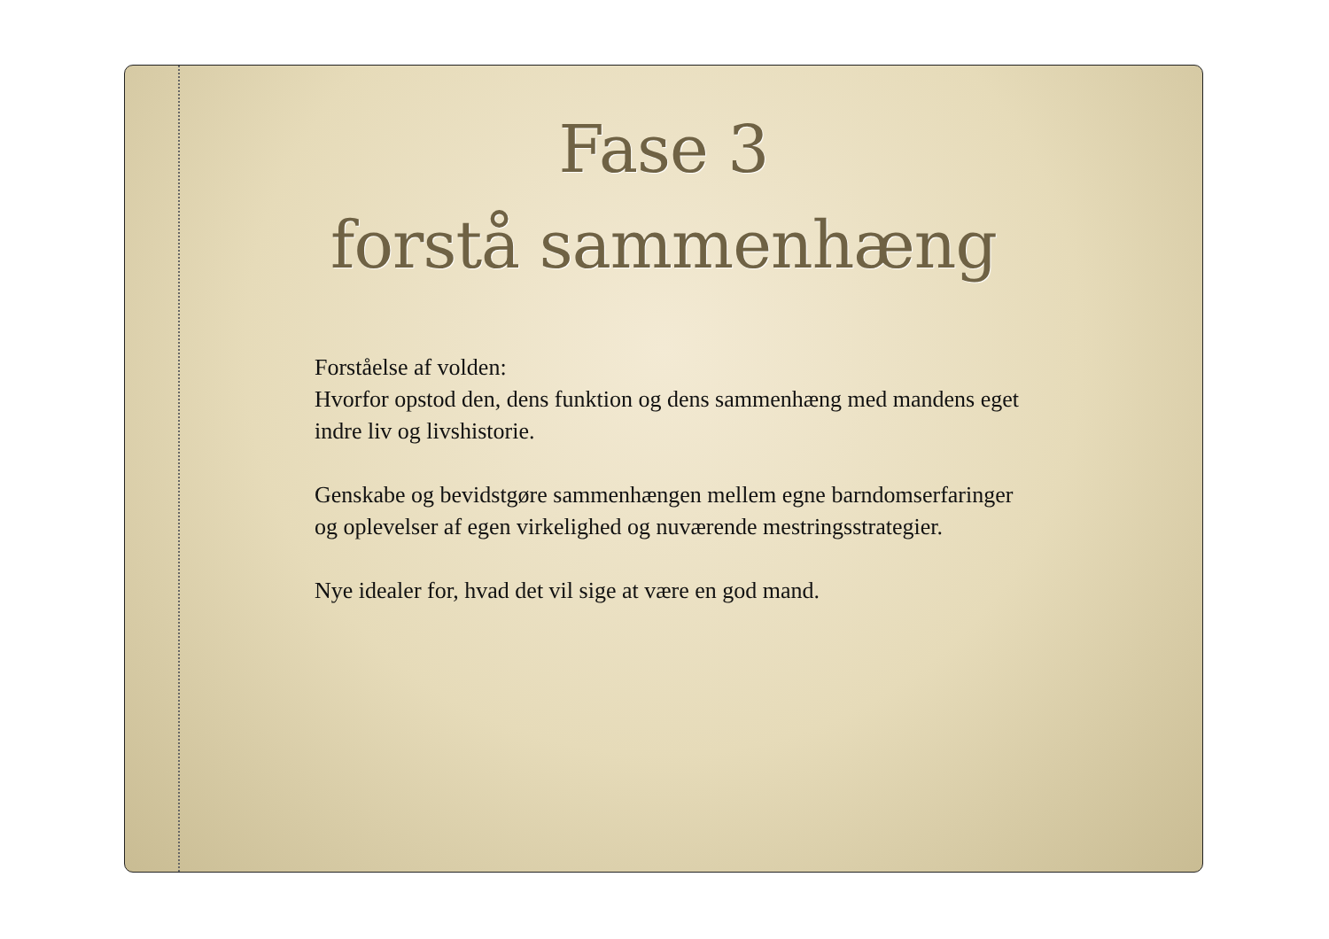Fase 3
forstå sammenhæng
Forståelse af volden:
Hvorfor opstod den, dens funktion og dens sammenhæng med mandens eget indre liv og livshistorie.
Genskabe og bevidstgøre sammenhængen mellem egne barndomserfaringer og oplevelser af egen virkelighed og nuværende mestringsstrategier.
Nye idealer for, hvad det vil sige at være en god mand.